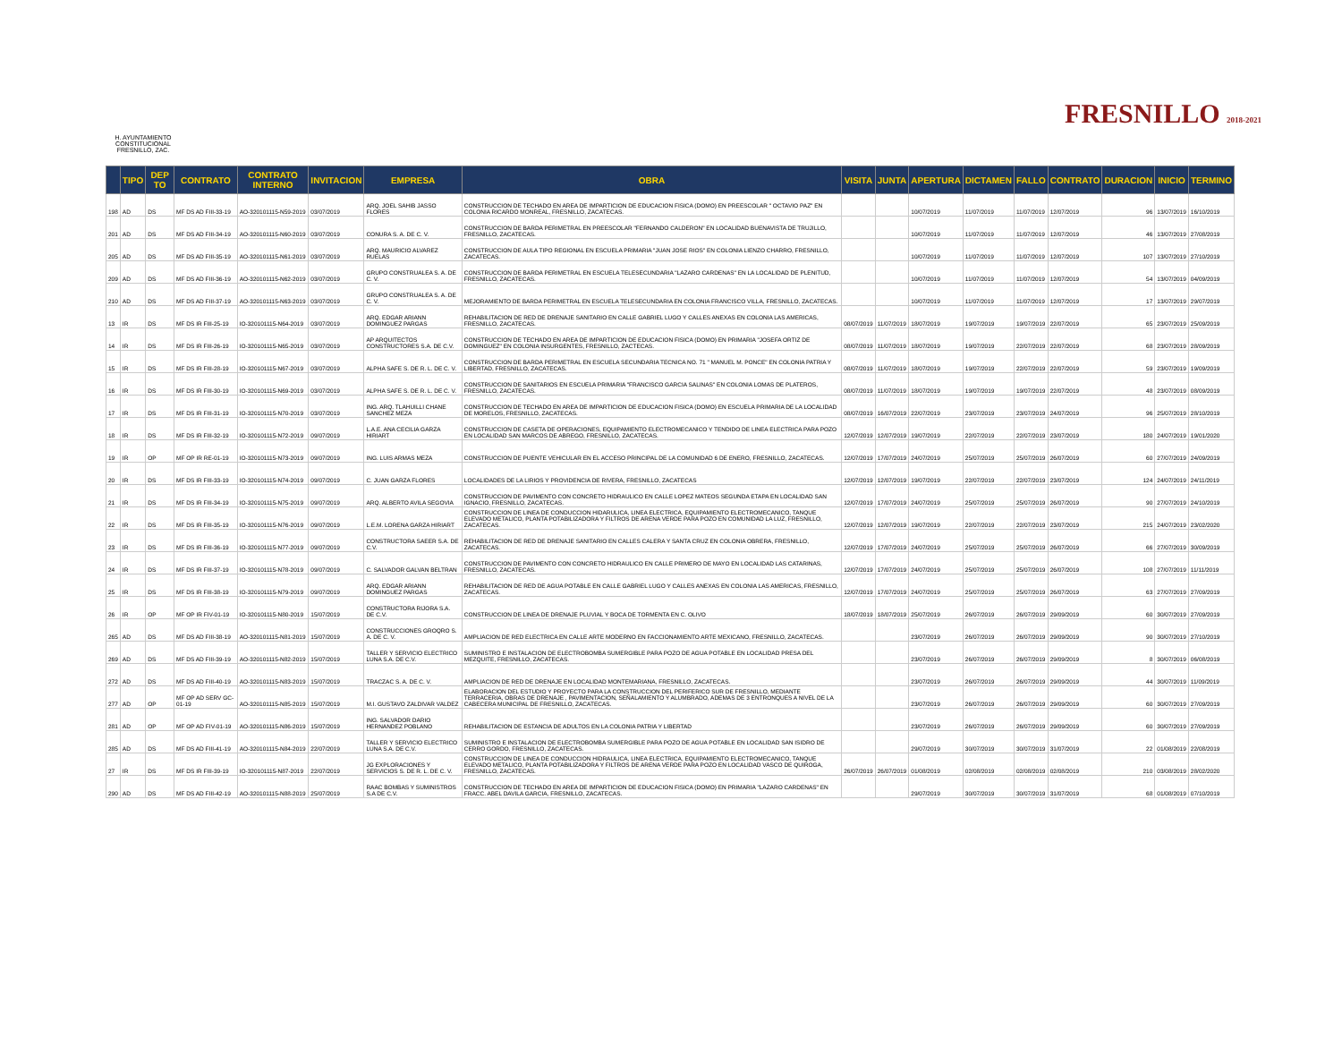H. AYUNTAMIENTO CONSTITUCIONAL FRESNILLO, ZAC.
FRESNILLO 2018-2021
| | TIPO | DEP TO | CONTRATO | CONTRATO INTERNO | INVITACION | EMPRESA | OBRA | VISITA | JUNTA | APERTURA | DICTAMEN | FALLO | CONTRATO | DURACION | INICIO | TERMINO |
| --- | --- | --- | --- | --- | --- | --- | --- | --- | --- | --- | --- | --- | --- | --- | --- | --- |
| 198 | AD | DS | MF DS AD FIII-33-19 | AO-320101115-N59-2019 | 03/07/2019 | ARQ. JOEL SAHIB JASSO FLORES | CONSTRUCCION DE TECHADO EN AREA DE IMPARTICION DE EDUCACION FISICA (DOMO) EN PREESCOLAR " OCTAVIO PAZ" EN COLONIA RICARDO MONREAL, FRESNILLO, ZACATECAS. | | | 10/07/2019 | 11/07/2019 | 11/07/2019 | 12/07/2019 | 96 | 13/07/2019 | 16/10/2019 |
| 201 | AD | DS | MF DS AD FIII-34-19 | AO-320101115-N60-2019 | 03/07/2019 | CONURA S. A. DE C. V. | CONSTRUCCION DE BARDA PERIMETRAL EN PREESCOLAR "FERNANDO CALDERON" EN LOCALIDAD BUENAVISTA DE TRUJILLO, FRESNILLO, ZACATECAS. | | | 10/07/2019 | 11/07/2019 | 11/07/2019 | 12/07/2019 | 46 | 13/07/2019 | 27/08/2019 |
| 205 | AD | DS | MF DS AD FIII-35-19 | AO-320101115-N61-2019 | 03/07/2019 | ARQ. MAURICIO ALVAREZ RUELAS | CONSTRUCCION DE AULA TIPO REGIONAL EN ESCUELA PRIMARIA "JUAN JOSE RIOS" EN COLONIA LIENZO CHARRO, FRESNILLO, ZACATECAS. | | | 10/07/2019 | 11/07/2019 | 11/07/2019 | 12/07/2019 | 107 | 13/07/2019 | 27/10/2019 |
| 209 | AD | DS | MF DS AD FIII-36-19 | AO-320101115-N62-2019 | 03/07/2019 | GRUPO CONSTRUALEA S. A. DE C. V. | CONSTRUCCION DE BARDA PERIMETRAL EN ESCUELA TELESECUNDARIA "LAZARO CARDENAS" EN LA LOCALIDAD DE PLENITUD, FRESNILLO, ZACATECAS. | | | 10/07/2019 | 11/07/2019 | 11/07/2019 | 12/07/2019 | 54 | 13/07/2019 | 04/09/2019 |
| 210 | AD | DS | MF DS AD FIII-37-19 | AO-320101115-N63-2019 | 03/07/2019 | GRUPO CONSTRUALEA S. A. DE C. V. | MEJORAMIENTO DE BARDA PERIMETRAL EN ESCUELA TELESECUNDARIA EN COLONIA FRANCISCO VILLA, FRESNILLO, ZACATECAS. | | | 10/07/2019 | 11/07/2019 | 11/07/2019 | 12/07/2019 | 17 | 13/07/2019 | 29/07/2019 |
| 13 | IR | DS | MF DS IR FIII-25-19 | IO-320101115-N64-2019 | 03/07/2019 | ARQ. EDGAR ARIANN DOMINGUEZ PARGAS | REHABILITACION DE RED DE DRENAJE SANITARIO EN CALLE GABRIEL LUGO Y CALLES ANEXAS EN COLONIA LAS AMERICAS, FRESNILLO, ZACATECAS. | 08/07/2019 | 11/07/2019 | 18/07/2019 | 19/07/2019 | 19/07/2019 | 22/07/2019 | 65 | 23/07/2019 | 25/09/2019 |
| 14 | IR | DS | MF DS IR FIII-26-19 | IO-320101115-N65-2019 | 03/07/2019 | AP ARQUITECTOS CONSTRUCTORES S.A. DE C.V. | CONSTRUCCION DE TECHADO EN AREA DE IMPARTICION DE EDUCACION FISICA (DOMO) EN PRIMARIA "JOSEFA ORTIZ DE DOMINGUEZ" EN COLONIA INSURGENTES, FRESNILLO, ZACTECAS. | 08/07/2019 | 11/07/2019 | 18/07/2019 | 19/07/2019 | 22/07/2019 | 22/07/2019 | 68 | 23/07/2019 | 28/09/2019 |
| 15 | IR | DS | MF DS IR FIII-28-19 | IO-320101115-N67-2019 | 03/07/2019 | ALPHA SAFE S. DE R. L. DE C. V. | CONSTRUCCION DE BARDA PERIMETRAL EN ESCUELA SECUNDARIA TECNICA NO. 71 " MANUEL M. PONCE" EN COLONIA PATRIA Y LIBERTAD, FRESNILLO, ZACATECAS. | 08/07/2019 | 11/07/2019 | 18/07/2019 | 19/07/2019 | 22/07/2019 | 22/07/2019 | 59 | 23/07/2019 | 19/09/2019 |
| 16 | IR | DS | MF DS IR FIII-30-19 | IO-320101115-N69-2019 | 03/07/2019 | ALPHA SAFE S. DE R. L. DE C. V. | CONSTRUCCION DE SANITARIOS EN ESCUELA PRIMARIA "FRANCISCO GARCIA SALINAS" EN COLONIA LOMAS DE PLATEROS, FRESNILLO, ZACATECAS. | 08/07/2019 | 11/07/2019 | 18/07/2019 | 19/07/2019 | 19/07/2019 | 22/07/2019 | 48 | 23/07/2019 | 08/09/2019 |
| 17 | IR | DS | MF DS IR FIII-31-19 | IO-320101115-N70-2019 | 03/07/2019 | ING. ARQ. TLAHUILLI CHANE SANCHEZ MEZA | CONSTRUCCION DE TECHADO EN AREA DE IMPARTICION DE EDUCACION FISICA (DOMO) EN ESCUELA PRIMARIA DE LA LOCALIDAD DE MORELOS, FRESNILLO, ZACATECAS. | 08/07/2019 | 16/07/2019 | 22/07/2019 | 23/07/2019 | 23/07/2019 | 24/07/2019 | 96 | 25/07/2019 | 28/10/2019 |
| 18 | IR | DS | MF DS IR FIII-32-19 | IO-320101115-N72-2019 | 09/07/2019 | L.A.E. ANA CECILIA GARZA HIRIART | CONSTRUCCION DE CASETA DE OPERACIONES, EQUIPAMIENTO ELECTROMECANICO Y TENDIDO DE LINEA ELECTRICA PARA POZO EN LOCALIDAD SAN MARCOS DE ABREGO, FRESNILLO, ZACATECAS. | 12/07/2019 | 12/07/2019 | 19/07/2019 | 22/07/2019 | 22/07/2019 | 23/07/2019 | 180 | 24/07/2019 | 19/01/2020 |
| 19 | IR | OP | MF OP IR RE-01-19 | IO-320101115-N73-2019 | 09/07/2019 | ING. LUIS ARMAS MEZA | CONSTRUCCION DE PUENTE VEHICULAR EN EL ACCESO PRINCIPAL DE LA COMUNIDAD 6 DE ENERO, FRESNILLO, ZACATECAS. | 12/07/2019 | 17/07/2019 | 24/07/2019 | 25/07/2019 | 25/07/2019 | 26/07/2019 | 60 | 27/07/2019 | 24/09/2019 |
| 20 | IR | DS | MF DS IR FIII-33-19 | IO-320101115-N74-2019 | 09/07/2019 | C. JUAN GARZA FLORES | LOCALIDADES DE LA LIRIOS Y PROVIDENCIA DE RIVERA, FRESNILLO, ZACATECAS | 12/07/2019 | 12/07/2019 | 19/07/2019 | 22/07/2019 | 22/07/2019 | 23/07/2019 | 124 | 24/07/2019 | 24/11/2019 |
| 21 | IR | DS | MF DS IR FIII-34-19 | IO-320101115-N75-2019 | 09/07/2019 | ARQ. ALBERTO AVILA SEGOVIA | CONSTRUCCION DE PAVIMENTO CON CONCRETO HIDRAULICO EN CALLE LOPEZ MATEOS SEGUNDA ETAPA EN LOCALIDAD SAN IGNACIO, FRESNILLO, ZACATECAS. | 12/07/2019 | 17/07/2019 | 24/07/2019 | 25/07/2019 | 25/07/2019 | 26/07/2019 | 90 | 27/07/2019 | 24/10/2019 |
| 22 | IR | DS | MF DS IR FIII-35-19 | IO-320101115-N76-2019 | 09/07/2019 | L.E.M. LORENA GARZA HIRIART | CONSTRUCCION DE LINEA DE CONDUCCION HIDARULICA, LINEA ELECTRICA, EQUIPAMIENTO ELECTROMECANICO, TANQUE ELEVADO METALICO, PLANTA POTABILIZADORA Y FILTROS DE ARENA VERDE PARA POZO EN COMUNIDAD LA LUZ, FRESNILLO, ZACATECAS. | 12/07/2019 | 12/07/2019 | 19/07/2019 | 22/07/2019 | 22/07/2019 | 23/07/2019 | 215 | 24/07/2019 | 23/02/2020 |
| 23 | IR | DS | MF DS IR FIII-36-19 | IO-320101115-N77-2019 | 09/07/2019 | CONSTRUCTORA SAEER S.A. DE C.V. | REHABILITACION DE RED DE DRENAJE SANITARIO EN CALLES CALERA Y SANTA CRUZ EN COLONIA OBRERA, FRESNILLO, ZACATECAS. | 12/07/2019 | 17/07/2019 | 24/07/2019 | 25/07/2019 | 25/07/2019 | 26/07/2019 | 66 | 27/07/2019 | 30/09/2019 |
| 24 | IR | DS | MF DS IR FIII-37-19 | IO-320101115-N78-2019 | 09/07/2019 | C. SALVADOR GALVAN BELTRAN | CONSTRUCCION DE PAVIMENTO CON CONCRETO HIDRAULICO EN CALLE PRIMERO DE MAYO EN LOCALIDAD LAS CATARINAS, FRESNILLO, ZACATECAS. | 12/07/2019 | 17/07/2019 | 24/07/2019 | 25/07/2019 | 25/07/2019 | 26/07/2019 | 108 | 27/07/2019 | 11/11/2019 |
| 25 | IR | DS | MF DS IR FIII-38-19 | IO-320101115-N79-2019 | 09/07/2019 | ARQ. EDGAR ARIANN DOMINGUEZ PARGAS | REHABILITACION DE RED DE AGUA POTABLE EN CALLE GABRIEL LUGO Y CALLES ANEXAS EN COLONIA LAS AMERICAS, FRESNILLO, ZACATECAS. | 12/07/2019 | 17/07/2019 | 24/07/2019 | 25/07/2019 | 25/07/2019 | 26/07/2019 | 63 | 27/07/2019 | 27/09/2019 |
| 26 | IR | OP | MF OP IR FIV-01-19 | IO-320101115-N80-2019 | 15/07/2019 | CONSTRUCTORA RIJORA S.A. DE C.V. | CONSTRUCCION DE LINEA DE DRENAJE PLUVIAL Y BOCA DE TORMENTA EN C. OLIVO | 18/07/2019 | 18/07/2019 | 25/07/2019 | 26/07/2019 | 26/07/2019 | 29/09/2019 | 60 | 30/07/2019 | 27/09/2019 |
| 265 | AD | DS | MF DS AD FIII-38-19 | AO-320101115-N81-2019 | 15/07/2019 | CONSTRUCCIONES GROQRO S. A. DE C. V. | AMPLIACION DE RED ELECTRICA EN CALLE ARTE MODERNO EN FACCIONAMIENTO ARTE MEXICANO, FRESNILLO, ZACATECAS. | | | 23/07/2019 | 26/07/2019 | 26/07/2019 | 29/09/2019 | 90 | 30/07/2019 | 27/10/2019 |
| 269 | AD | DS | MF DS AD FIII-39-19 | AO-320101115-N82-2019 | 15/07/2019 | TALLER Y SERVICIO ELECTRICO LUNA S.A. DE C.V. | SUMINISTRO E INSTALACION DE ELECTROBOMBA SUMERGIBLE PARA POZO DE AGUA POTABLE EN LOCALIDAD PRESA DEL MEZQUITE, FRESNILLO, ZACATECAS. | | | 23/07/2019 | 26/07/2019 | 26/07/2019 | 29/09/2019 | 8 | 30/07/2019 | 06/08/2019 |
| 272 | AD | DS | MF DS AD FIII-40-19 | AO-320101115-N83-2019 | 15/07/2019 | TRACZAC S. A. DE C. V. | AMPLIACION DE RED DE DRENAJE EN LOCALIDAD MONTEMARIANA, FRESNILLO, ZACATECAS. | | | 23/07/2019 | 26/07/2019 | 26/07/2019 | 29/09/2019 | 44 | 30/07/2019 | 11/09/2019 |
| 277 | AD | OP | MF OP AD SERV GC-01-19 | AO-320101115-N85-2019 | 15/07/2019 | M.I. GUSTAVO ZALDIVAR VALDEZ | ELABORACION DEL ESTUDIO Y PROYECTO PARA LA CONSTRUCCION DEL PERIFERICO SUR DE FRESNILLO, MEDIANTE TERRACERIA, OBRAS DE DRENAJE , PAVIMENTACION, SEÑALAMIENTO Y ALUMBRADO, ADEMAS DE 3 ENTRONQUES A NIVEL DE LA CABECERA MUNICIPAL DE FRESNILLO, ZACATECAS. | | | 23/07/2019 | 26/07/2019 | 26/07/2019 | 29/09/2019 | 60 | 30/07/2019 | 27/09/2019 |
| 281 | AD | OP | MF OP AD FIV-01-19 | AO-320101115-N86-2019 | 15/07/2019 | ING. SALVADOR DARIO HERNANDEZ POBLANO | REHABILITACION DE ESTANCIA DE ADULTOS EN LA COLONIA PATRIA Y LIBERTAD | | | 23/07/2019 | 26/07/2019 | 26/07/2019 | 29/09/2019 | 60 | 30/07/2019 | 27/09/2019 |
| 285 | AD | DS | MF DS AD FIII-41-19 | AO-320101115-N84-2019 | 22/07/2019 | TALLER Y SERVICIO ELECTRICO LUNA S.A. DE C.V. | SUMINISTRO E INSTALACION DE ELECTROBOMBA SUMERGIBLE PARA POZO DE AGUA POTABLE EN LOCALIDAD SAN ISIDRO DE CERRO GORDO, FRESNILLO, ZACATECAS. | | | 29/07/2019 | 30/07/2019 | 30/07/2019 | 31/07/2019 | 22 | 01/08/2019 | 22/08/2019 |
| 27 | IR | DS | MF DS IR FIII-39-19 | IO-320101115-N87-2019 | 22/07/2019 | JG EXPLORACIONES Y SERVICIOS S. DE R. L. DE C. V. | CONSTRUCCION DE LINEA DE CONDUCCION HIDRAULICA, LINEA ELECTRICA, EQUIPAMIENTO ELECTROMECANICO, TANQUE ELEVADO METALICO, PLANTA POTABILIZADORA Y FILTROS DE ARENA VERDE PARA POZO EN LOCALIDAD VASCO DE QUIROGA, FRESNILLO, ZACATECAS. | 26/07/2019 | 26/07/2019 | 01/08/2019 | 02/08/2019 | 02/08/2019 | 02/08/2019 | 210 | 03/08/2019 | 28/02/2020 |
| 290 | AD | DS | MF DS AD FIII-42-19 | AO-320101115-N88-2019 | 25/07/2019 | RAAC BOMBAS Y SUMINISTROS S.A DE C.V. | CONSTRUCCION DE TECHADO EN AREA DE IMPARTICION DE EDUCACION FISICA (DOMO) EN PRIMARIA "LAZARO CARDENAS" EN FRACC. ABEL DAVILA GARCIA, FRESNILLO, ZACATECAS. | | | 29/07/2019 | 30/07/2019 | 30/07/2019 | 31/07/2019 | 68 | 01/08/2019 | 07/10/2019 |